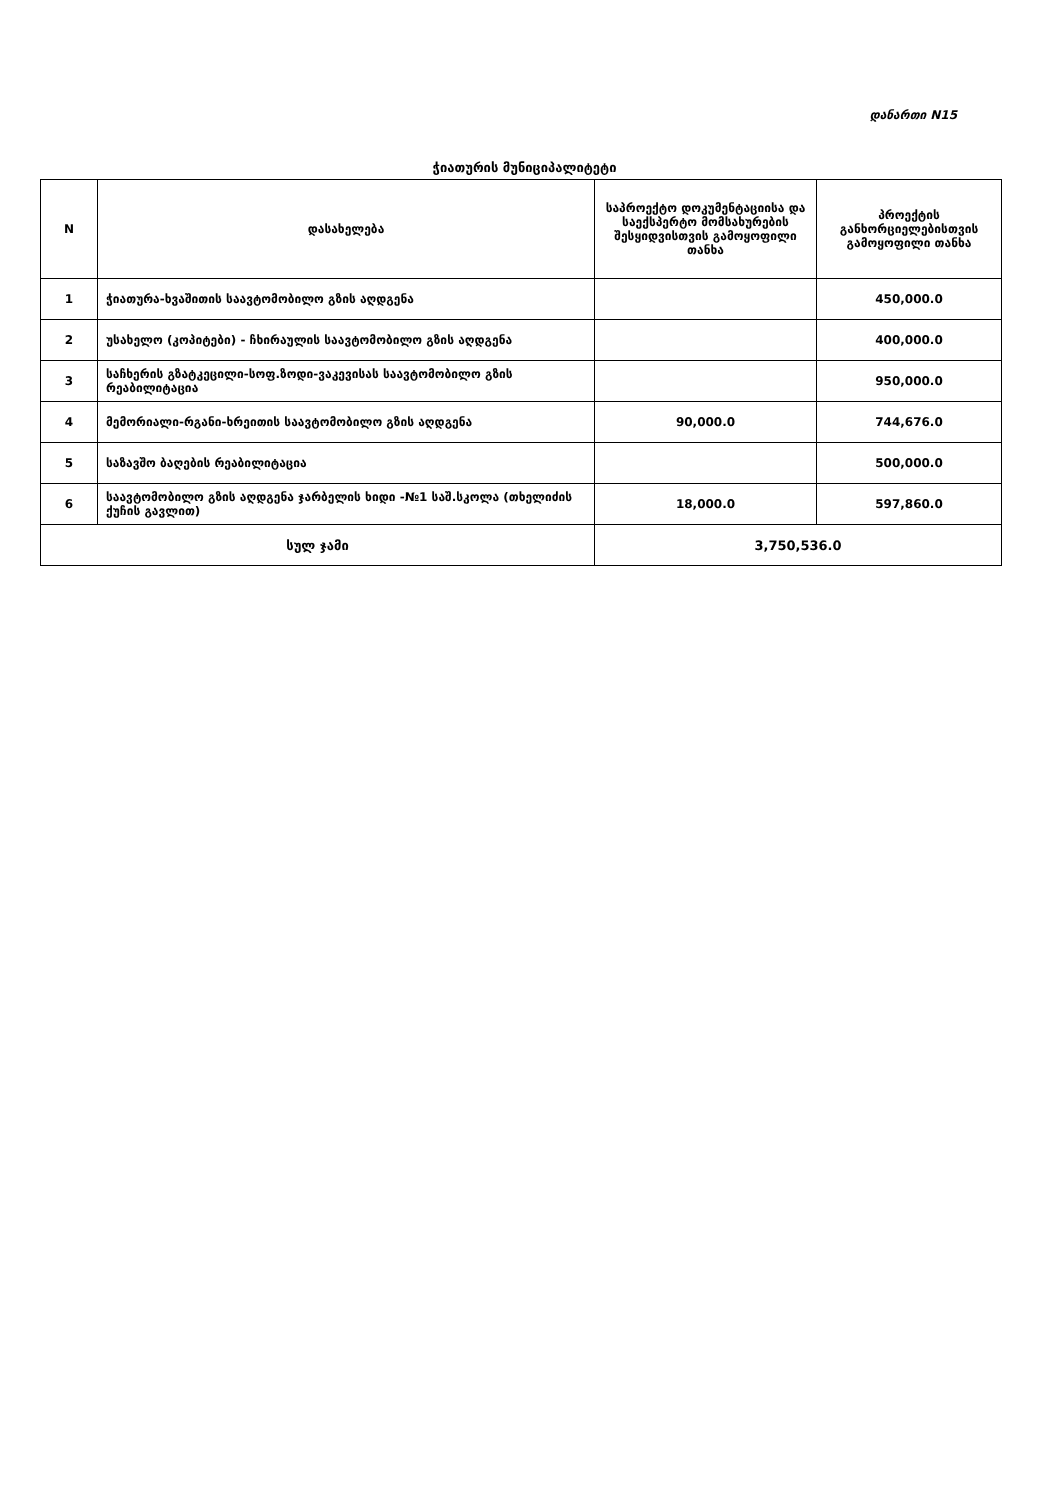დანართი N15
ჭიათურის მუნიციპალიტეტი
| N | დასახელება | საპროექტო დოკუმენტაციისა და საექსპერტო მომსახურების შესყიდვისთვის გამოყოფილი თანხა | პროექტის განხორციელებისთვის გამოყოფილი თანხა |
| --- | --- | --- | --- |
| 1 | ჭიათურა-ხვაშითის საავტომობილო გზის აღდგენა | | 450,000.0 |
| 2 | უსახელო (კოპიტები) - ჩხირაულის საავტომობილო გზის აღდგენა | | 400,000.0 |
| 3 | საჩხერის გზატკეცილი-სოფ.ზოდი-ვაკევისას საავტომობილო გზის რეაბილიტაცია | | 950,000.0 |
| 4 | მემორიალი-რგანი-ხრეითის საავტომობილო გზის აღდგენა | 90,000.0 | 744,676.0 |
| 5 | საზავშო ბაღების რეაბილიტაცია | | 500,000.0 |
| 6 | საავტომობილო გზის აღდგენა ჯარბელის ხიდი -№1 საშ.სკოლა (თხელიძის ქუჩის გავლით) | 18,000.0 | 597,860.0 |
| სულ ჯამი | | 3,750,536.0 | |